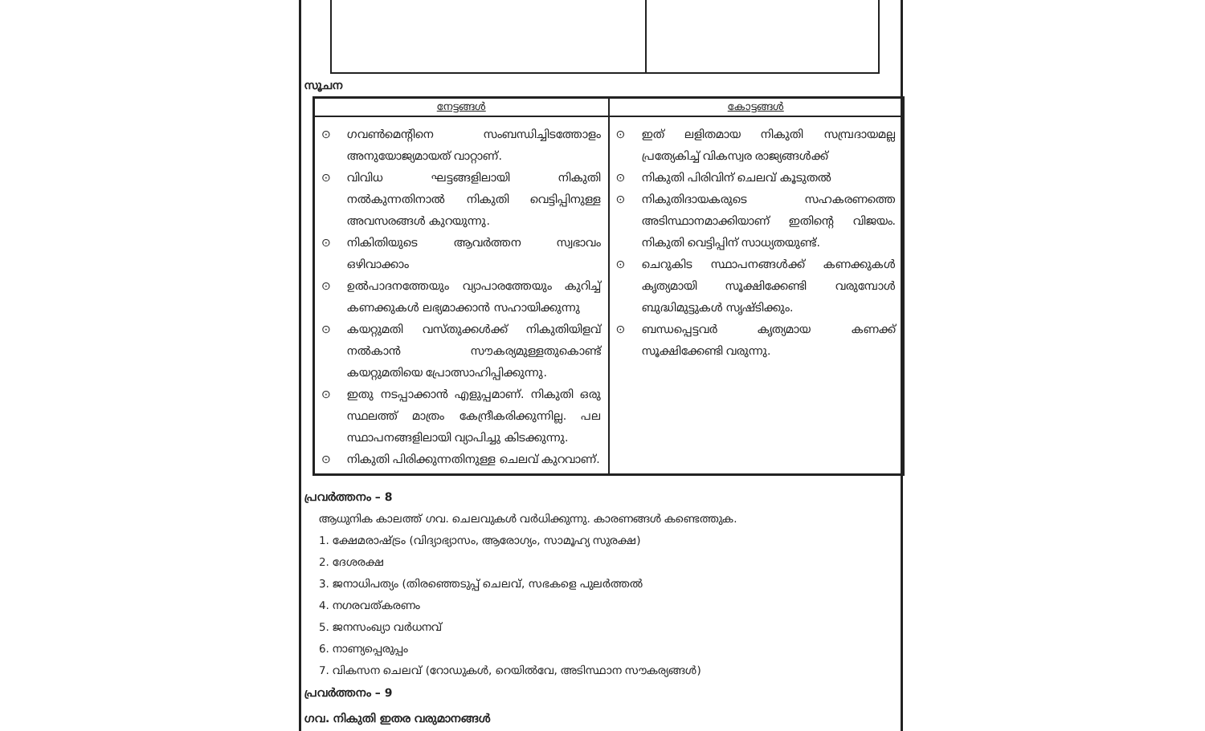സൂചന
| നേട്ടങ്ങൾ | കോട്ടങ്ങൾ |
| --- | --- |
| ⊙ ഗവൺമെന്റിനെ സംബന്ധിച്ചിടത്തോളം അനുയോജ്യമായത് വാറ്റാണ്. ⊙ വിവിധ ഘട്ടങ്ങളിലായി നികുതി നൽകുന്നതിനാൽ നികുതി വെട്ടിപ്പിനുള്ള അവസരങ്ങൾ കുറയുന്നു. ⊙ നികിതിയുടെ ആവർത്തന സ്വഭാവം ഒഴിവാക്കാം ⊙ ഉൽപാദനത്തേയും വ്യാപാരത്തേയും കുറിച്ച് കണക്കുകൾ ലഭ്യമാക്കാൻ സഹായിക്കുന്നു ⊙ കയറ്റുമതി വസ്തുക്കൾക്ക് നികുതിയിളവ് നൽകാൻ സൗകര്യമുള്ളതുകൊണ്ട് കയറ്റുമതിയെ പ്രോത്സാഹിപ്പിക്കുന്നു. ⊙ ഇതു നടപ്പാക്കാൻ എളുപ്പമാണ്. നികുതി ഒരു സ്ഥലത്ത് മാത്രം കേന്ദ്രീകരിക്കുന്നില്ല. പല സ്ഥാപനങ്ങളിലായി വ്യാപിച്ചു കിടക്കുന്നു. ⊙ നികുതി പിരിക്കുന്നതിനുള്ള ചെലവ് കുറവാണ്. | ⊙ ഇത് ലളിതമായ നികുതി സമ്പ്രദായമല്ല പ്രത്യേകിച്ച് വികസ്വര രാജ്യങ്ങൾക്ക് ⊙ നികുതി പിരിവിന് ചെലവ് കൂടുതൽ ⊙ നികുതിദായകരുടെ സഹകരണത്തെ അടിസ്ഥാനമാക്കിയാണ് ഇതിന്റെ വിജയം. നികുതി വെട്ടിപ്പിന് സാധ്യതയുണ്ട്. ⊙ ചെറുകിട സ്ഥാപനങ്ങൾക്ക് കണക്കുകൾ കൃത്യമായി സൂക്ഷിക്കേണ്ടി വരുമ്പോൾ ബുദ്ധിമുട്ടുകൾ സൃഷ്ടിക്കും. ⊙ ബന്ധപ്പെട്ടവർ കൃത്യമായ കണക്ക് സൂക്ഷിക്കേണ്ടി വരുന്നു. |
പ്രവർത്തനം – 8
ആധുനിക കാലത്ത് ഗവ. ചെലവുകൾ വർധിക്കുന്നു. കാരണങ്ങൾ കണ്ടെത്തുക.
1. ക്ഷേമരാഷ്ട്രം (വിദ്യാഭ്യാസം, ആരോഗ്യം, സാമൂഹ്യ സുരക്ഷ)
2. ദേശരക്ഷ
3. ജനാധിപത്യം (തിരഞ്ഞെടുപ്പ് ചെലവ്, സഭകളെ പുലർത്തൽ
4. നഗരവത്കരണം
5. ജനസംഖ്യാ വർധനവ്
6. നാണ്യപ്പെരുപ്പം
7. വികസന ചെലവ് (റോഡുകൾ, റെയിൽവേ, അടിസ്ഥാന സൗകര്യങ്ങൾ)
പ്രവർത്തനം – 9
ഗവ. നികുതി ഇതര വരുമാനങ്ങൾ